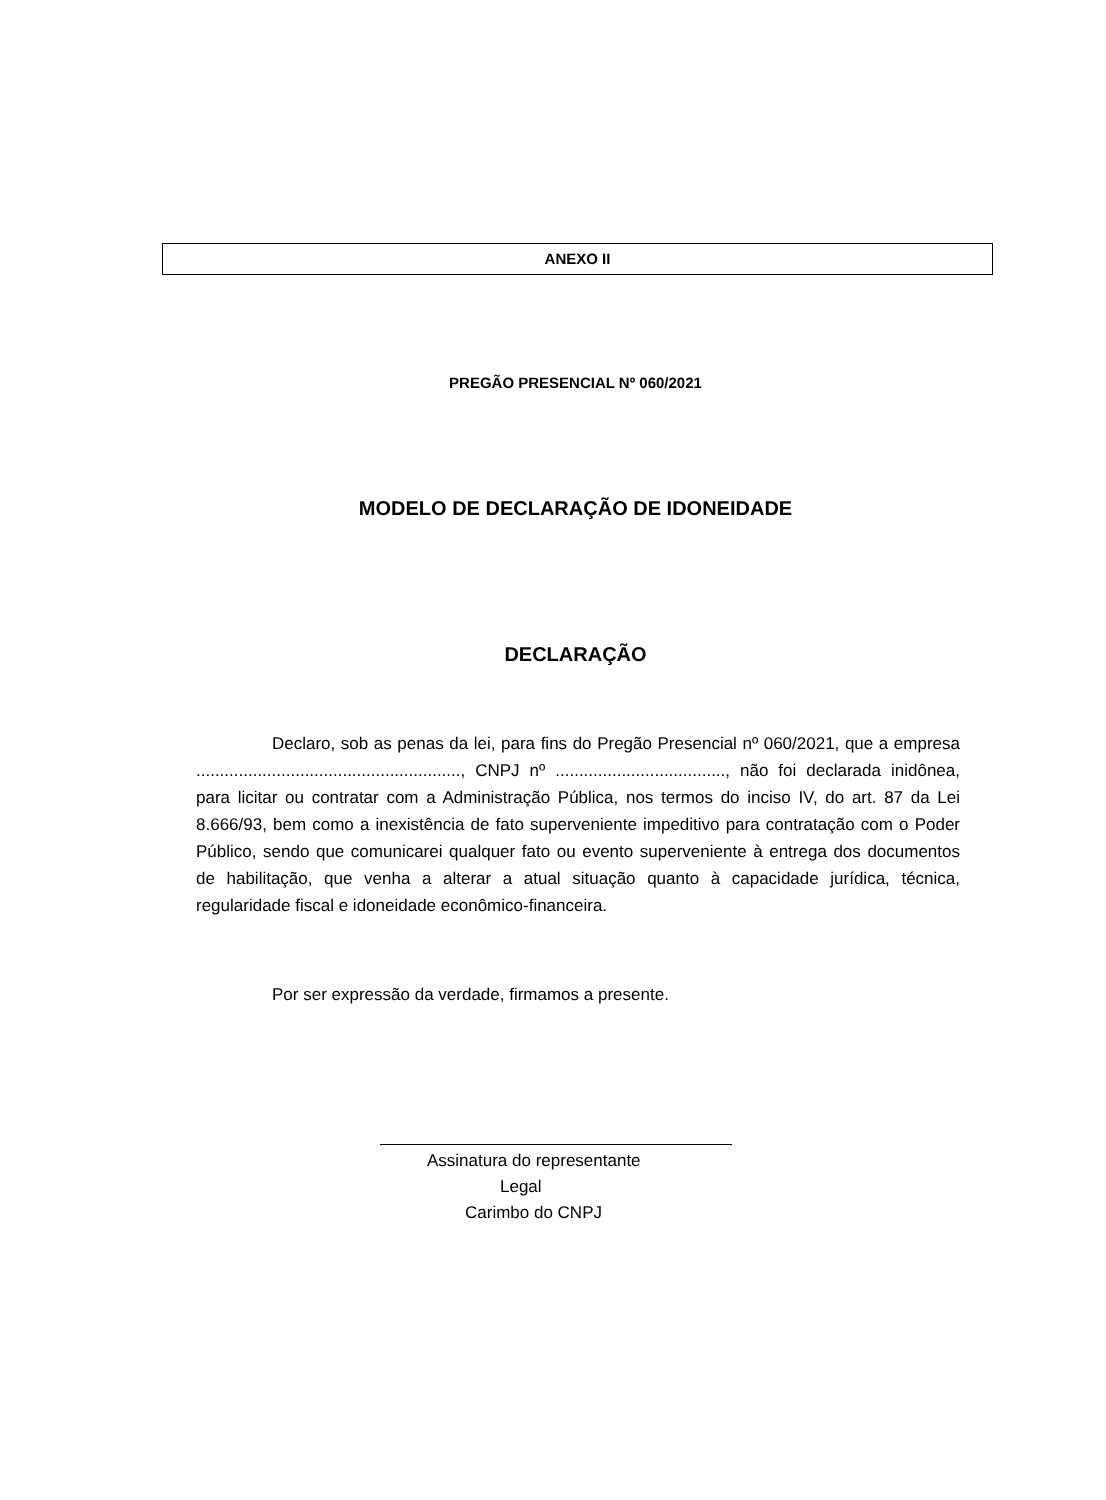ANEXO II
PREGÃO PRESENCIAL Nº 060/2021
MODELO DE DECLARAÇÃO DE IDONEIDADE
DECLARAÇÃO
Declaro, sob as penas da lei, para fins do Pregão Presencial nº 060/2021, que a empresa ........................................................, CNPJ nº ...................................., não foi declarada inidônea, para licitar ou contratar com a Administração Pública, nos termos do inciso IV, do art. 87 da Lei 8.666/93, bem como a inexistência de fato superveniente impeditivo para contratação com o Poder Público, sendo que comunicarei qualquer fato ou evento superveniente à entrega dos documentos de habilitação, que venha a alterar a atual situação quanto à capacidade jurídica, técnica, regularidade fiscal e idoneidade econômico-financeira.
Por ser expressão da verdade, firmamos a presente.
Assinatura do representante
Legal
Carimbo do CNPJ